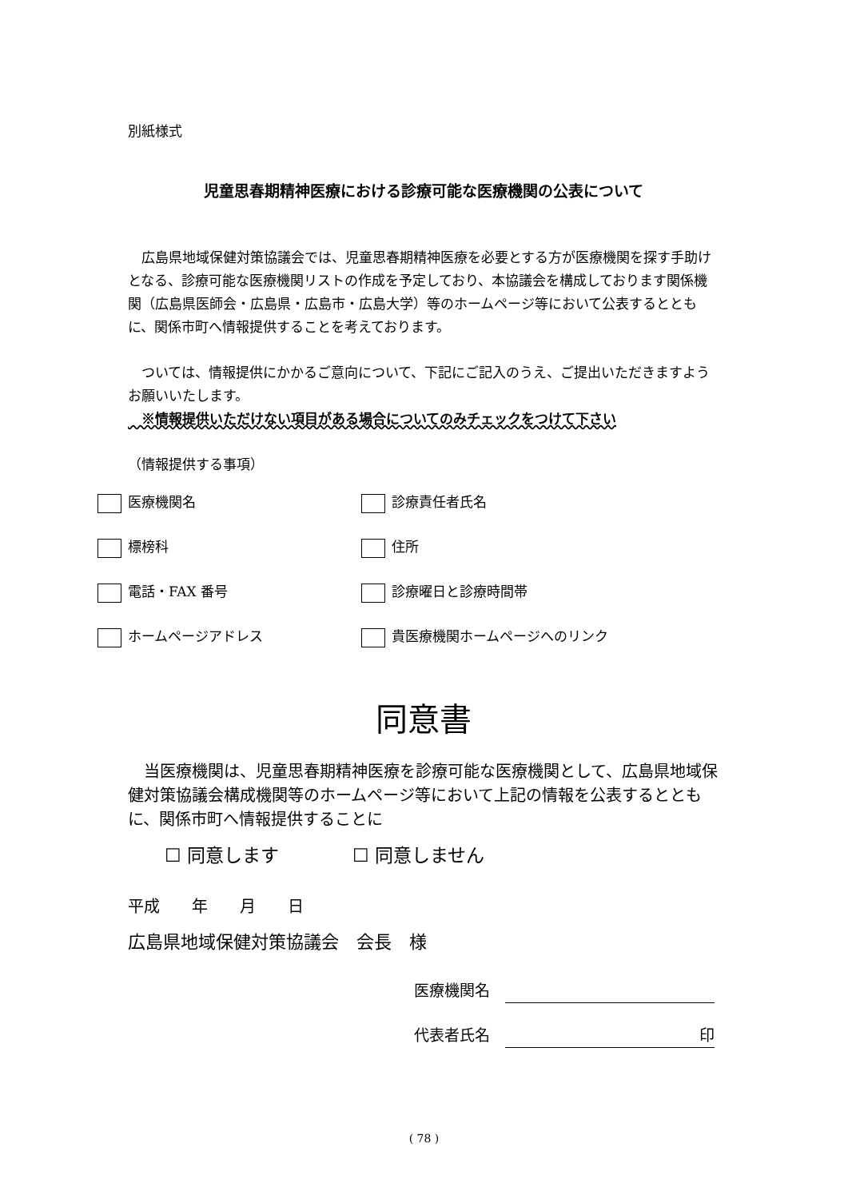別紙様式
児童思春期精神医療における診療可能な医療機関の公表について
　広島県地域保健対策協議会では、児童思春期精神医療を必要とする方が医療機関を探す手助けとなる、診療可能な医療機関リストの作成を予定しており、本協議会を構成しております関係機関（広島県医師会・広島県・広島市・広島大学）等のホームページ等において公表するとともに、関係市町へ情報提供することを考えております。
　ついては、情報提供にかかるご意向について、下記にご記入のうえ、ご提出いただきますようお願いいたします。
　※情報提供いただけない項目がある場合についてのみチェックをつけて下さい
（情報提供する事項）
医療機関名 診療責任者氏名
標榜科 住所
電話・FAX 番号 診療曜日と診療時間帯
ホームページアドレス 貴医療機関ホームページへのリンク
同意書
　当医療機関は、児童思春期精神医療を診療可能な医療機関として、広島県地域保健対策協議会構成機関等のホームページ等において上記の情報を公表するとともに、関係市町へ情報提供することに
　　☐ 同意します　　　　☐ 同意しません
平成　　年　　月　　日
広島県地域保健対策協議会　会長　様
医療機関名　
代表者氏名　印　
( 78 )